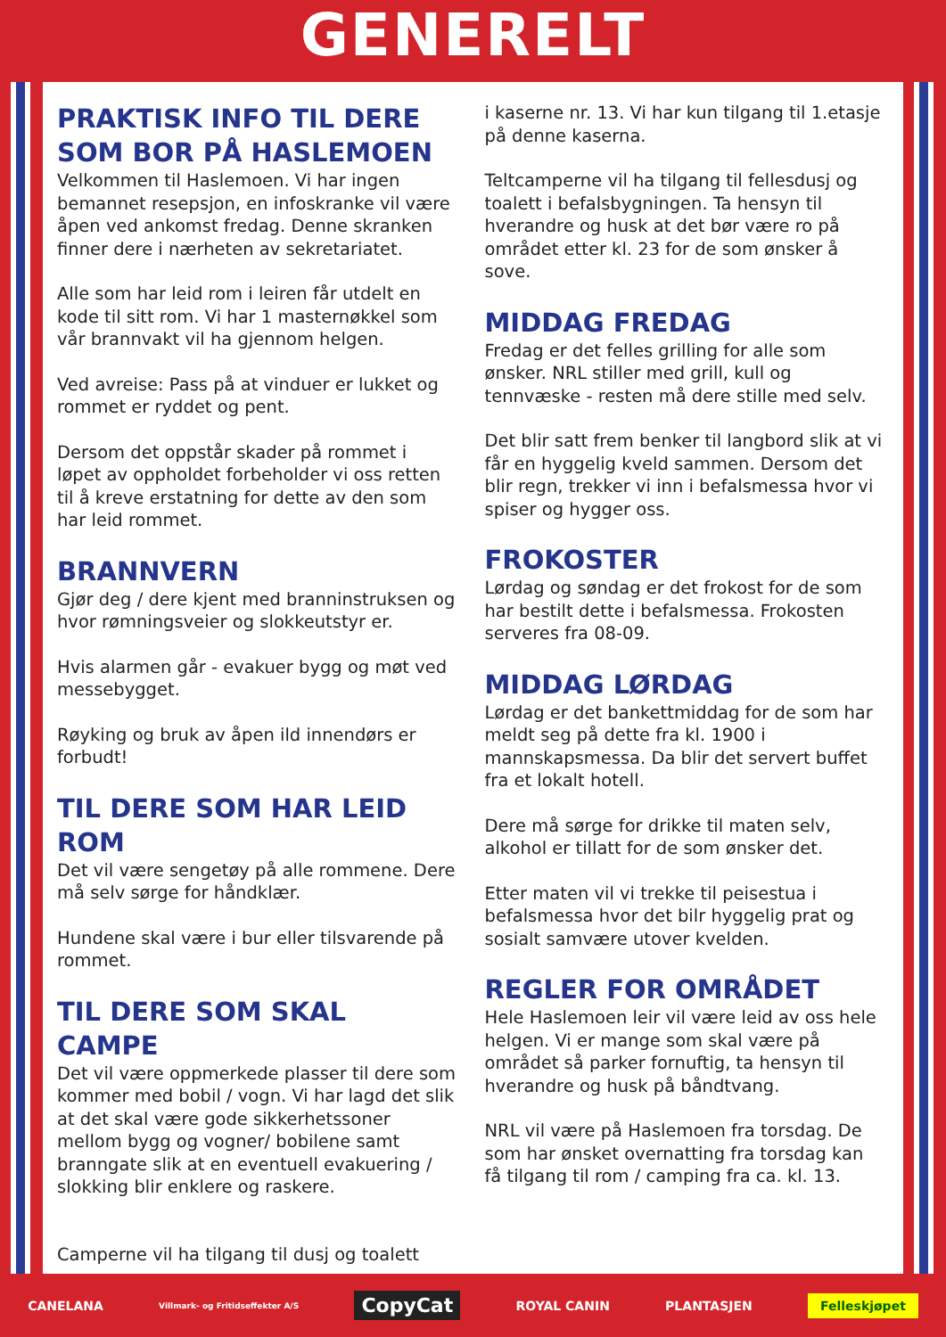GENERELT
PRAKTISK INFO TIL DERE SOM BOR PÅ HASLEMOEN
Velkommen til Haslemoen. Vi har ingen bemannet resepsjon, en infoskranke vil være åpen ved ankomst fredag. Denne skranken finner dere i nærheten av sekretariatet.
Alle som har leid rom i leiren får utdelt en kode til sitt rom. Vi har 1 masternøkkel som vår brannvakt vil ha gjennom helgen.
Ved avreise: Pass på at vinduer er lukket og rommet er ryddet og pent.
Dersom det oppstår skader på rommet i løpet av oppholdet forbeholder vi oss retten til å kreve erstatning for dette av den som har leid rommet.
BRANNVERN
Gjør deg / dere kjent med branninstruksen og hvor rømningsveier og slokkeutstyr er.
Hvis alarmen går - evakuer bygg og møt ved messebygget.
Røyking og bruk av åpen ild innendørs er forbudt!
TIL DERE SOM HAR LEID ROM
Det vil være sengetøy på alle rommene. Dere må selv sørge for håndklær.
Hundene skal være i bur eller tilsvarende på rommet.
TIL DERE SOM SKAL CAMPE
Det vil være oppmerkede plasser til dere som kommer med bobil / vogn. Vi har lagd det slik at det skal være gode sikkerhetssoner mellom bygg og vogner/ bobilene samt branngate slik at en eventuell evakuering / slokking blir enklere og raskere.
Camperne vil ha tilgang til dusj og toalett
i kaserne nr. 13. Vi har kun tilgang til 1.etasje på denne kaserna.
Teltcamperne vil ha tilgang til fellesdusj og toalett i befalsbygningen. Ta hensyn til hverandre og husk at det bør være ro på området etter kl. 23 for de som ønsker å sove.
MIDDAG FREDAG
Fredag er det felles grilling for alle som ønsker. NRL stiller med grill, kull og tennvæske - resten må dere stille med selv.
Det blir satt frem benker til langbord slik at vi får en hyggelig kveld sammen. Dersom det blir regn, trekker vi inn i befalsmessa hvor vi spiser og hygger oss.
FROKOSTER
Lørdag og søndag er det frokost for de som har bestilt dette i befalsmessa. Frokosten serveres fra 08-09.
MIDDAG LØRDAG
Lørdag er det bankettmiddag for de som har meldt seg på dette fra kl. 1900 i mannskapsmessa. Da blir det servert buffet fra et lokalt hotell.
Dere må sørge for drikke til maten selv, alkohol er tillatt for de som ønsker det.
Etter maten vil vi trekke til peisestua i befalsmessa hvor det bilr hyggelig prat og sosialt samvære utover kvelden.
REGLER FOR OMRÅDET
Hele Haslemoen leir vil være leid av oss hele helgen. Vi er mange som skal være på området så parker fornuftig, ta hensyn til hverandre og husk på båndtvang.
NRL vil være på Haslemoen fra torsdag. De som har ønsket overnatting fra torsdag kan få tilgang til rom / camping fra ca. kl. 13.
CANELANA Villmark- og Fritidseffekter A/S CopyCat ROYAL CANIN PLANTASJEN Felleskjøpet